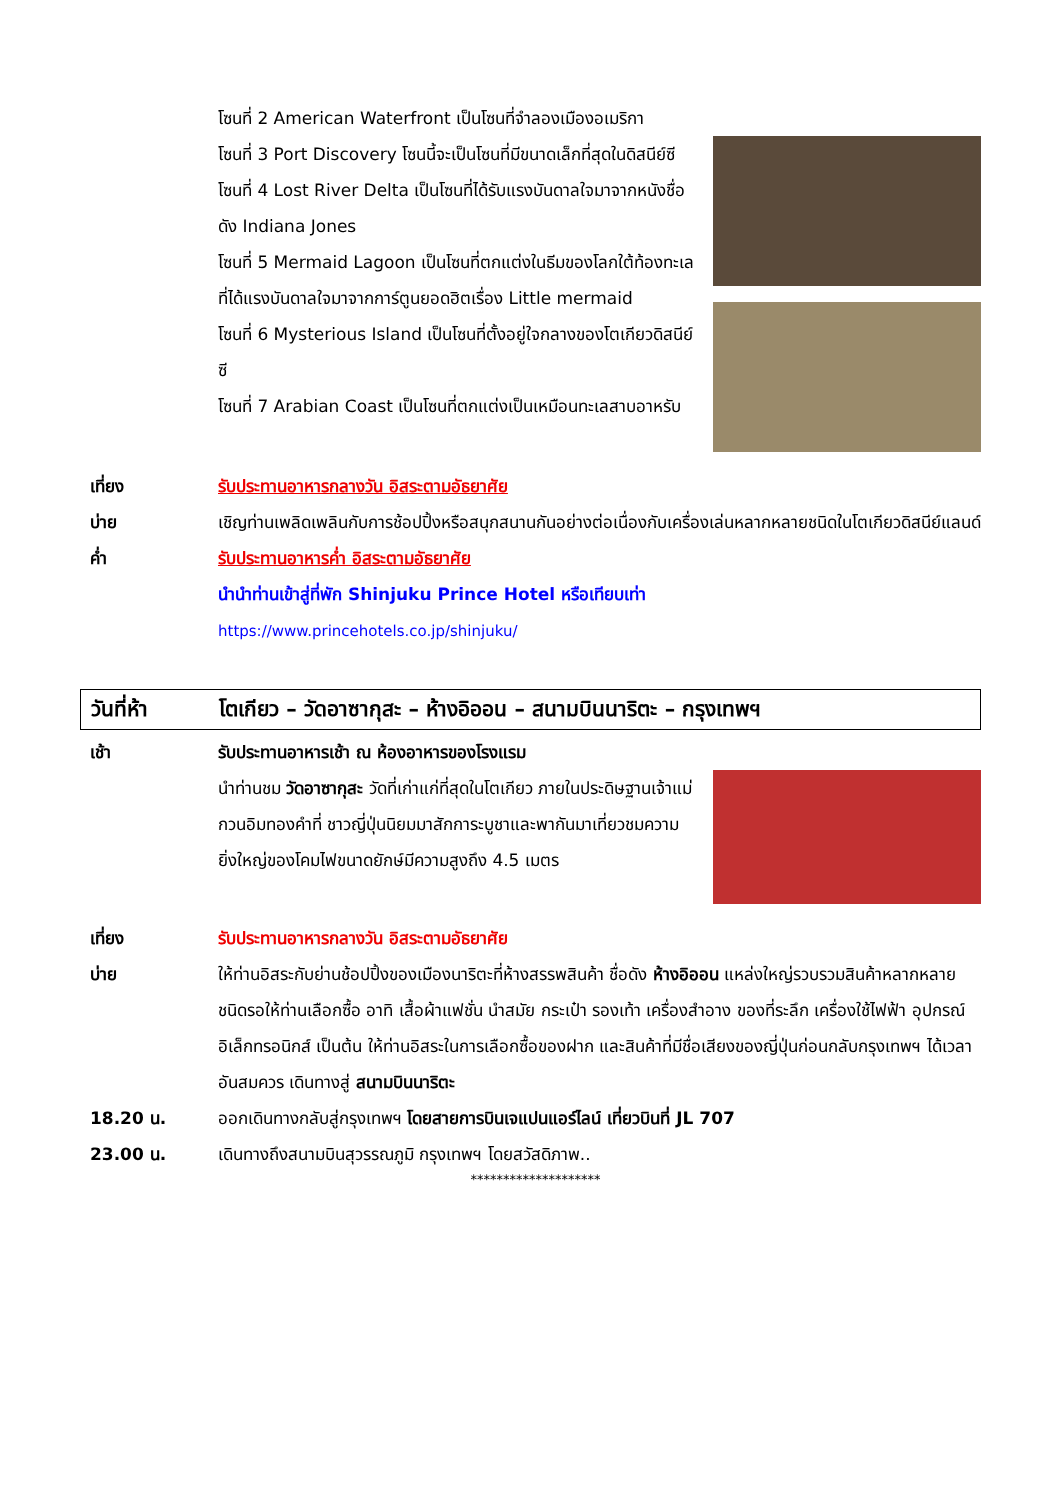โซนที่ 2 American Waterfront เป็นโซนที่จำลองเมืองอเมริกา
โซนที่ 3 Port Discovery โซนนี้จะเป็นโซนที่มีขนาดเล็กที่สุดในดิสนีย์ซี
โซนที่ 4 Lost River Delta เป็นโซนที่ได้รับแรงบันดาลใจมาจากหนังชื่อดัง Indiana Jones
โซนที่ 5 Mermaid Lagoon เป็นโซนที่ตกแต่งในธีมของโลกใต้ท้องทะเลที่ได้แรงบันดาลใจมาจากการ์ตูนยอดฮิตเรื่อง Little mermaid
โซนที่ 6 Mysterious Island เป็นโซนที่ตั้งอยู่ใจกลางของโตเกียวดิสนีย์ซี
โซนที่ 7 Arabian Coast เป็นโซนที่ตกแต่งเป็นเหมือนทะเลสาบอาหรับ
เที่ยง รับประทานอาหารกลางวัน อิสระตามอัธยาศัย
บ่าย เชิญท่านเพลิดเพลินกับการช้อปปิ้งหรือสนุกสนานกันอย่างต่อเนื่องกับเครื่องเล่นหลากหลายชนิดในโตเกียวดิสนีย์แลนด์
ค่ำ รับประทานอาหารค่ำ อิสระตามอัธยาศัย
นำนำท่านเข้าสู่ที่พัก Shinjuku Prince Hotel หรือเทียบเท่า
https://www.princehotels.co.jp/shinjuku/
วันที่ห้า โตเกียว – วัดอาซากุสะ – ห้างอิออน – สนามบินนาริตะ – กรุงเทพฯ
เช้า รับประทานอาหารเช้า ณ ห้องอาหารของโรงแรม
นำท่านชม วัดอาซากุสะ วัดที่เก่าแก่ที่สุดในโตเกียว ภายในประดิษฐานเจ้าแม่กวนอิมทองคำที่ ชาวญี่ปุ่นนิยมมาสักการะบูชาและพากันมาเที่ยวชมความยิ่งใหญ่ของโคมไฟขนาดยักษ์มีความสูงถึง 4.5 เมตร
เที่ยง รับประทานอาหารกลางวัน อิสระตามอัธยาศัย
บ่าย ให้ท่านอิสระกับย่านช้อปปิ้งของเมืองนาริตะที่ห้างสรรพสินค้า ชื่อดัง ห้างอิออน แหล่งใหญ่รวบรวมสินค้าหลากหลายชนิดรอให้ท่านเลือกซื้อ อาทิ เสื้อผ้าแฟชั่น นำสมัย กระเป๋า รองเท้า เครื่องสำอาง ของที่ระลึก เครื่องใช้ไฟฟ้า อุปกรณ์อิเล็กทรอนิกส์ เป็นต้น ให้ท่านอิสระในการเลือกซื้อของฝาก และสินค้าที่มีชื่อเสียงของญี่ปุ่นก่อนกลับกรุงเทพฯ ได้เวลาอันสมควร เดินทางสู่ สนามบินนาริตะ
18.20 น. ออกเดินทางกลับสู่กรุงเทพฯ โดยสายการบินเจแปนแอร์ไลน์ เที่ยวบินที่ JL 707
23.00 น. เดินทางถึงสนามบินสุวรรณภูมิ กรุงเทพฯ โดยสวัสดิภาพ..
********************